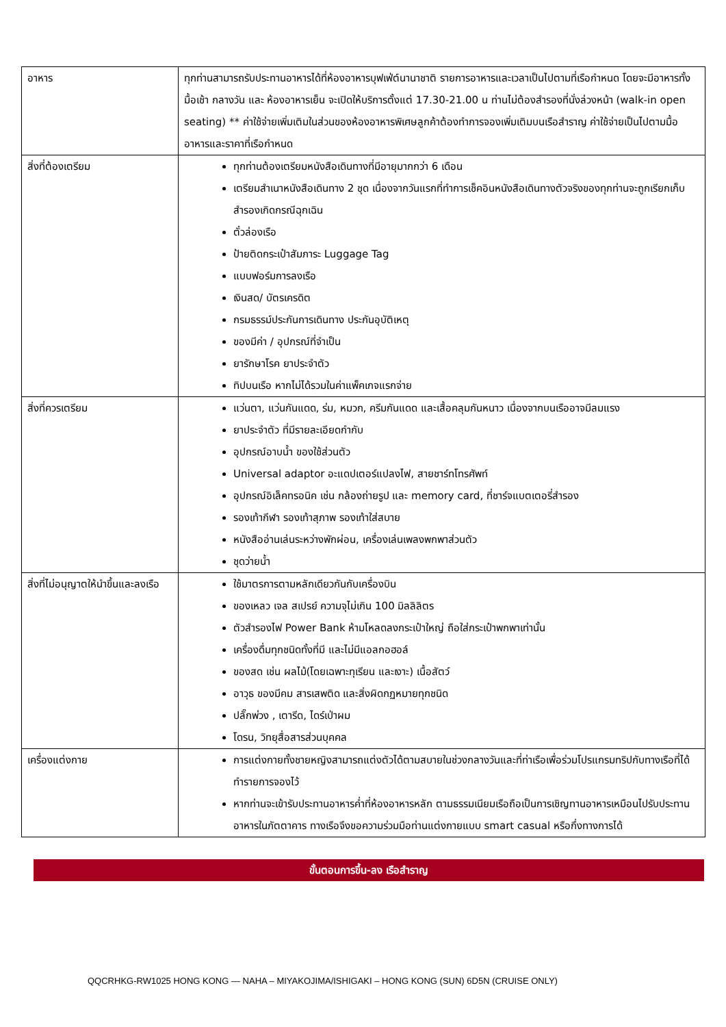| อาหาร | ทุกท่านสามารถรับประทานอาหารได้ที่ห้องอาหารบุฟเฟ่ต์นานาชาติ รายการอาหารและเวลาเป็นไปตามที่เรือกำหนด โดยจะมีอาหารทั้งมื้อเช้า กลางวัน และ ห้องอาหารเย็น จะเปิดให้บริการตั้งแต่ 17.30-21.00 น ท่านไม่ต้องสำรองที่นั่งล่วงหน้า (walk-in open seating) ** ค่าใช้จ่ายเพิ่มเติมในส่วนของห้องอาหารพิเศษลูกค้าต้องทำการจองเพิ่มเติมบนเรือสำราญ ค่าใช้จ่ายเป็นไปตามมื้ออาหารและราคาที่เรือกำหนด |
| สิ่งที่ต้องเตรียม | ทุกท่านต้องเตรียมหนังสือเดินทางที่มีอายุมากกว่า 6 เดือน เตรียมสำเนาหนังสือเดินทาง 2 ชุด เนื่องจากวันแรกที่ทำการเช็คอินหนังสือเดินทางตัวจริงของทุกท่านจะถูกเรียกเก็บ สำรองเกิดกรณีฉุกเฉิน ตั๋วล่องเรือ ป้ายติดกระเป๋าสัมภาระ Luggage Tag แบบฟอร์มการลงเรือ เงินสด/ บัตรเครดิต กรมธรรม์ประกันการเดินทาง ประกันอุบัติเหตุ ของมีค่า / อุปกรณ์ที่จำเป็น ยารักษาโรค ยาประจำตัว ทิปบนเรือ หากไม่ได้รวมในค่าแพ็คเกจแรกจ่าย |
| สิ่งที่ควรเตรียม | แว่นตา, แว่นกันแดด, ร่ม, หมวก, ครีมกันแดด และเสื้อคลุมกันหนาว เนื่องจากบนเรืออาจมีลมแรง ยาประจำตัว ที่มีรายละเอียดกำกับ อุปกรณ์อาบน้ำ ของใช้ส่วนตัว Universal adaptor อะแดปเตอร์แปลงไฟ, สายชาร์ทโทรศัพท์ อุปกรณ์อิเล็คทรอนิค เช่น กล้องถ่ายรูป และ memory card, ที่ชาร์จแบตเตอรี่สำรอง รองเท้ากีฬา รองเท้าสุภาพ รองเท้าใส่สบาย หนังสืออ่านเล่นระหว่างพักผ่อน, เครื่องเล่นเพลงพกพาส่วนตัว ชุดว่ายน้ำ |
| สิ่งที่ไม่อนุญาตให้นำขึ้นและลงเรือ | ใช้มาตรการตามหลักเดียวกันกับเครื่องบิน ของเหลว เจล สเปรย์ ความจุไม่เกิน 100 มิลลิลิตร ตัวสำรองไฟ Power Bank ห้ามโหลดลงกระเป๋าใหญ่ ถือใส่กระเป๋าพกพาเท่านั้น เครื่องดื่มทุกชนิดทั้งที่มี และไม่มีแอลกอฮอล์ ของสด เช่น ผลไม้(โดยเฉพาะทุเรียน และเงาะ) เนื้อสัตว์ อาวุธ ของมีคม สารเสพติด และสิ่งผิดกฏหมายทุกชนิด ปลั๊กพ่วง , เตารีด, ไดร์เป่าผม โดรน, วิทยุสื่อสารส่วนบุคคล |
| เครื่องแต่งกาย | การแต่งกายทั้งชายหญิงสามารถแต่งตัวได้ตามสบายในช่วงกลางวันและที่ท่าเรือเพื่อร่วมโปรแกรมทริปกับทางเรือที่ได้ทำรายการจองไว้ หากท่านจะเข้ารับประทานอาหารค่ำที่ห้องอาหารหลัก ตามธรรมเนียมเรือถือเป็นการเชิญทานอาหารเหมือนไปรับประทานอาหารในภัตตาคาร ทางเรือจึงขอความร่วมมือท่านแต่งกายแบบ smart casual หรือกึ่งทางการได้ |
ขั้นตอนการขึ้น-ลง เรือสำราญ
QQCRHKG-RW1025 HONG KONG — NAHA – MIYAKOJIMA/ISHIGAKI – HONG KONG (SUN) 6D5N (CRUISE ONLY)